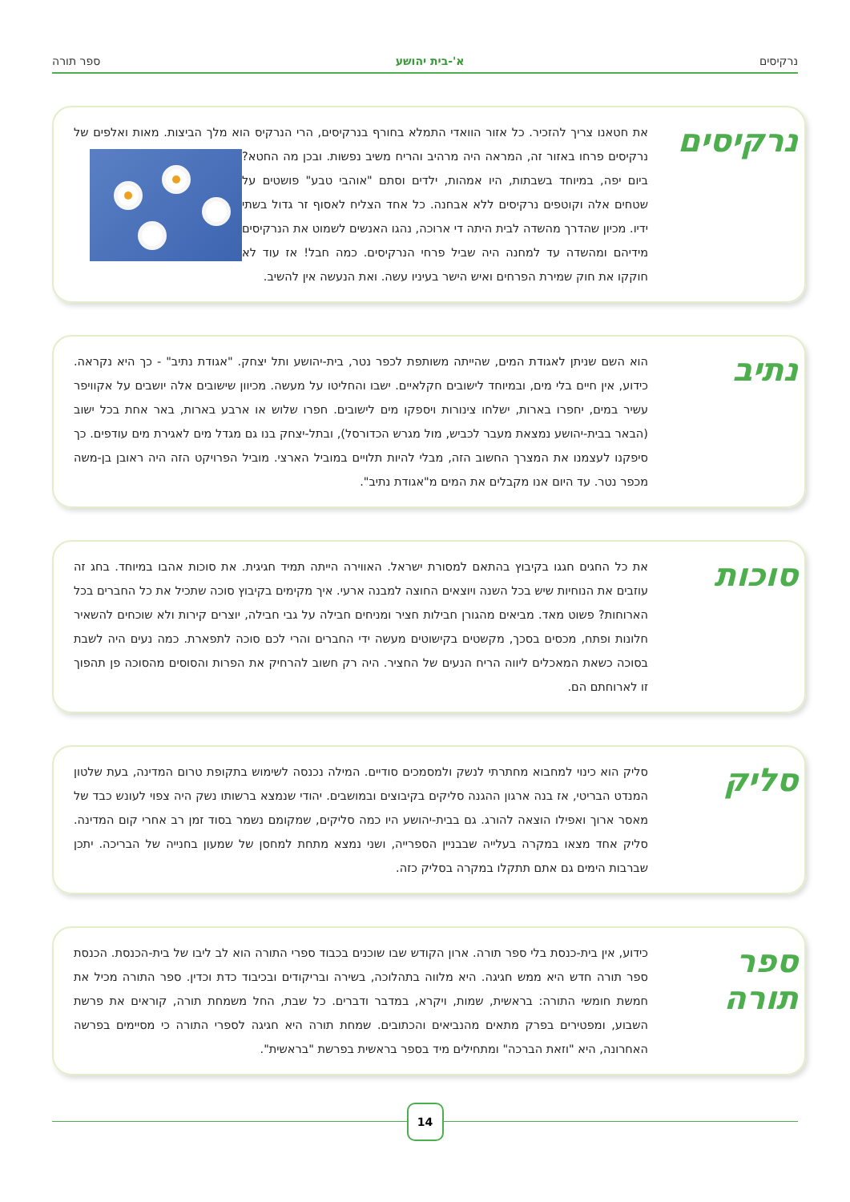נרקיסים א'-בית יהושע ספר תורה
נרקיסים
את חטאנו צריך להזכיר. כל אזור הוואדי התמלא בחורף בנרקיסים, הרי הנרקיס הוא מלך הביצות. מאות ואלפים של נרקיסים פרחו באזור זה, המראה היה מרהיב והריח משיב נפשות. ובכן מה
החטא? ביום יפה, במיוחד בשבתות, היו אמהות, ילדים וסתם "אוהבי טבע" פושטים על שטחים אלה וקוטפים נרקיסים ללא אבחנה. כל אחד הצליח לאסוף זר גדול בשתי ידיו. מכיון שהדרך מהשדה לבית היתה די ארוכה, נהגו האנשים לשמוט את הנרקיסים מידיהם ומהשדה עד למחנה היה שביל פרחי הנרקיסים. כמה חבל! אז עוד לא חוקקו את חוק שמירת הפרחים ואיש הישר בעיניו עשה. ואת הנעשה אין להשיב.
נתיב
הוא השם שניתן לאגודת המים, שהייתה משותפת לכפר נטר, בית-יהושע ותל יצחק. "אגודת נתיב" - כך היא נקראה. כידוע, אין חיים בלי מים, ובמיוחד לישובים חקלאיים. ישבו והחליטו על מעשה. מכיוון שישובים אלה יושבים על אקוויפר עשיר במים, יחפרו בארות, ישלחו צינורות ויספקו מים לישובים. חפרו שלוש או ארבע בארות, באר אחת בכל ישוב (הבאר בבית-יהושע נמצאת מעבר לכביש, מול מגרש הכדורסל), ובתל-יצחק בנו גם מגדל מים לאגירת מים עודפים. כך סיפקנו לעצמנו את המצרך החשוב הזה, מבלי להיות תלויים במוביל הארצי. מוביל הפרויקט הזה היה ראובן בן-משה מכפר נטר. עד היום אנו מקבלים את המים מ"אגודת נתיב".
סוכות
את כל החגים חגגו בקיבוץ בהתאם למסורת ישראל. האווירה הייתה תמיד חגיגית. את סוכות אהבו במיוחד. בחג זה עוזבים את הנוחיות שיש בכל השנה ויוצאים החוצה למבנה ארעי. איך מקימים בקיבוץ סוכה שתכיל את כל החברים בכל הארוחות? פשוט מאד. מביאים מהגורן חבילות חציר ומניחים חבילה על גבי חבילה, יוצרים קירות ולא שוכחים להשאיר חלונות ופתח, מכסים בסכך, מקשטים בקישוטים מעשה ידי החברים והרי לכם סוכה לתפארת. כמה נעים היה לשבת בסוכה כשאת המאכלים ליווה הריח הנעים של החציר. היה רק חשוב להרחיק את הפרות והסוסים מהסוכה פן תהפוך זו לארוחתם הם.
סליק
סליק הוא כינוי למחבוא מחתרתי לנשק ולמסמכים סודיים. המילה נכנסה לשימוש בתקופת טרום המדינה, בעת שלטון המנדט הבריטי, אז בנה ארגון ההגנה סליקים בקיבוצים ובמושבים. יהודי שנמצא ברשותו נשק היה צפוי לעונש כבד של מאסר ארוך ואפילו הוצאה להורג. גם בבית-יהושע היו כמה סליקים, שמקומם נשמר בסוד זמן רב אחרי קום המדינה. סליק אחד מצאו במקרה בעלייה שבבניין הספרייה, ושני נמצא מתחת למחסן של שמעון בחנייה של הבריכה. יתכן שברבות הימים גם אתם תתקלו במקרה בסליק כזה.
ספר תורה
כידוע, אין בית-כנסת בלי ספר תורה. ארון הקודש שבו שוכנים בכבוד ספרי התורה הוא לב ליבו של בית-הכנסת. הכנסת ספר תורה חדש היא ממש חגיגה. היא מלווה בתהלוכה, בשירה ובריקודים ובכיבוד כדת וכדין. ספר התורה מכיל את חמשת חומשי התורה: בראשית, שמות, ויקרא, במדבר ודברים. כל שבת, החל משמחת תורה, קוראים את פרשת השבוע, ומפטירים בפרק מתאים מהנביאים והכתובים. שמחת תורה היא חגיגה לספרי התורה כי מסיימים בפרשה האחרונה, היא "וזאת הברכה" ומתחילים מיד בספר בראשית בפרשת "בראשית".
14